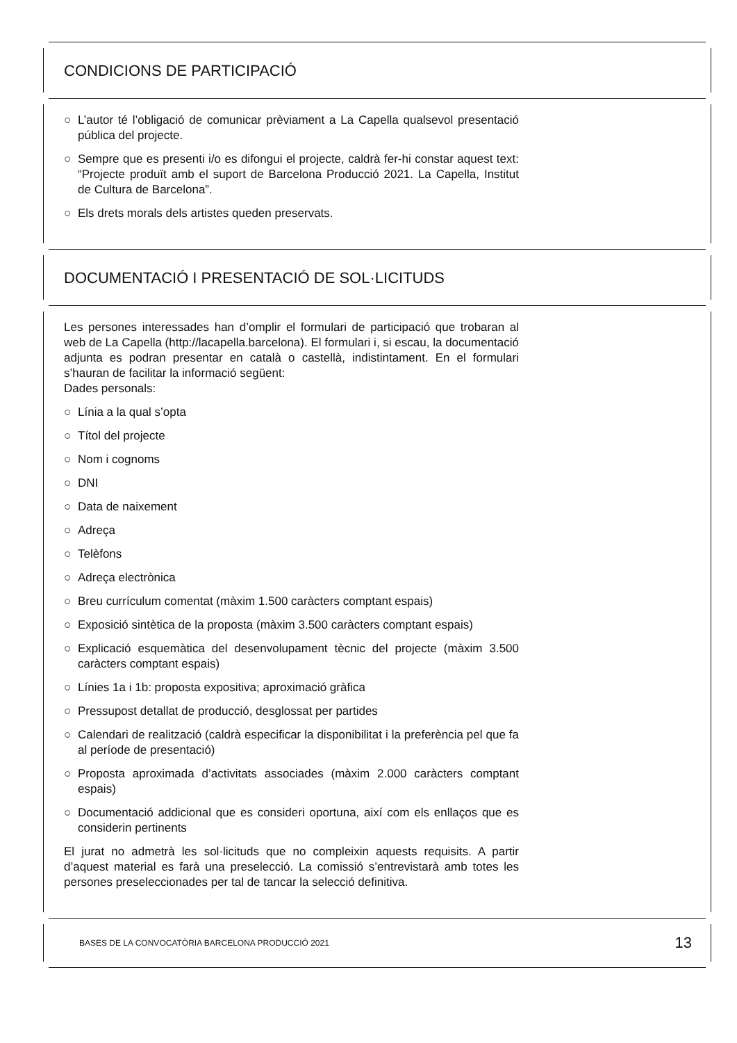CONDICIONS DE PARTICIPACIÓ
○ L’autor té l’obligació de comunicar prèviament a La Capella qualsevol presentació pública del projecte.
○ Sempre que es presenti i/o es difongui el projecte, caldrà fer-hi constar aquest text: “Projecte produït amb el suport de Barcelona Producció 2021. La Capella, Institut de Cultura de Barcelona”.
○ Els drets morals dels artistes queden preservats.
DOCUMENTACIÓ I PRESENTACIÓ DE SOL·LICITUDS
Les persones interessades han d’omplir el formulari de participació que trobaran al web de La Capella (http://lacapella.barcelona). El formulari i, si escau, la documentació adjunta es podran presentar en català o castellà, indistintament. En el formulari s’hauran de facilitar la informació següent:
Dades personals:
○ Línia a la qual s’opta
○ Títol del projecte
○ Nom i cognoms
○ DNI
○ Data de naixement
○ Adreça
○ Telèfons
○ Adreça electrònica
○ Breu currículum comentat (màxim 1.500 caràcters comptant espais)
○ Exposició sintètica de la proposta (màxim 3.500 caràcters comptant espais)
○ Explicació esquemàtica del desenvolupament tècnic del projecte (màxim 3.500 caràcters comptant espais)
○ Línies 1a i 1b: proposta expositiva; aproximació gràfica
○ Pressupost detallat de producció, desglossat per partides
○ Calendari de realització (caldrà especificar la disponibilitat i la preferència pel que fa al període de presentació)
○ Proposta aproximada d’activitats associades (màxim 2.000 caràcters comptant espais)
○ Documentació addicional que es consideri oportuna, així com els enllaços que es considerin pertinents
El jurat no admetrà les sol·licituds que no compleixin aquests requisits. A partir d’aquest material es farà una preselecció. La comissió s’entrevistarà amb totes les persones preseleccionades per tal de tancar la selecció definitiva.
BASES DE LA CONVOCATÒRIA BARCELONA PRODUCCIÓ 2021 13